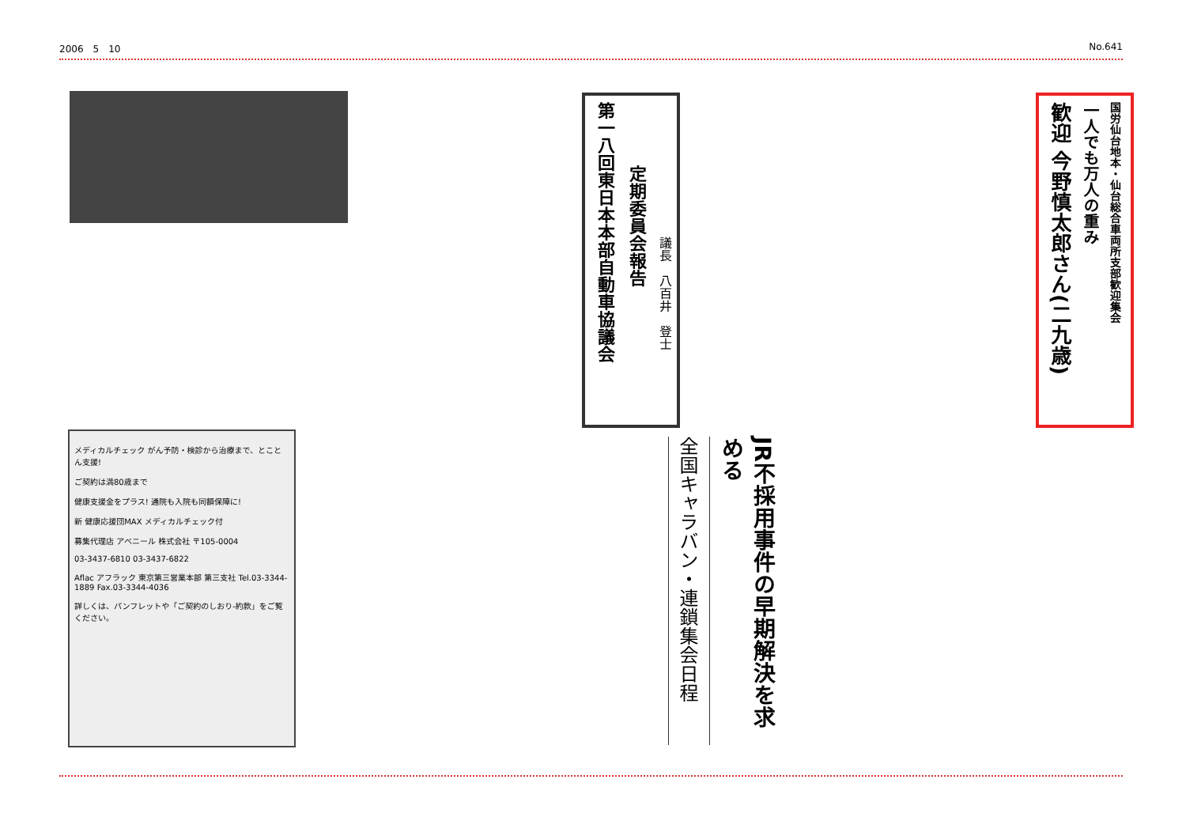2006　5　10 No.641
第一八回東日本本部自動車協議会
定期委員会報告
議長　八百井　登士
歓迎 今野慎太郎さん(二九歳)
一人でも万人の重み
国労仙台地本・仙台総合車両所支部歓迎集会
メディカルチェック がん予防・検診から治療まで、とことん支援!
ご契約は満80歳まで
健康支援金をプラス! 通院も入院も同額保障に!
新 健康応援団MAX メディカルチェック付
募集代理店 アベニール 株式会社 〒105-0004
03-3437-6810 03-3437-6822
Aflac アフラック 東京第三営業本部 第三支社 Tel.03-3344-1889 Fax.03-3344-4036
詳しくは、パンフレットや「ご契約のしおり-約款」をご覧ください。
全国キャラバン・連鎖集会日程
JR不採用事件の早期解決を求める